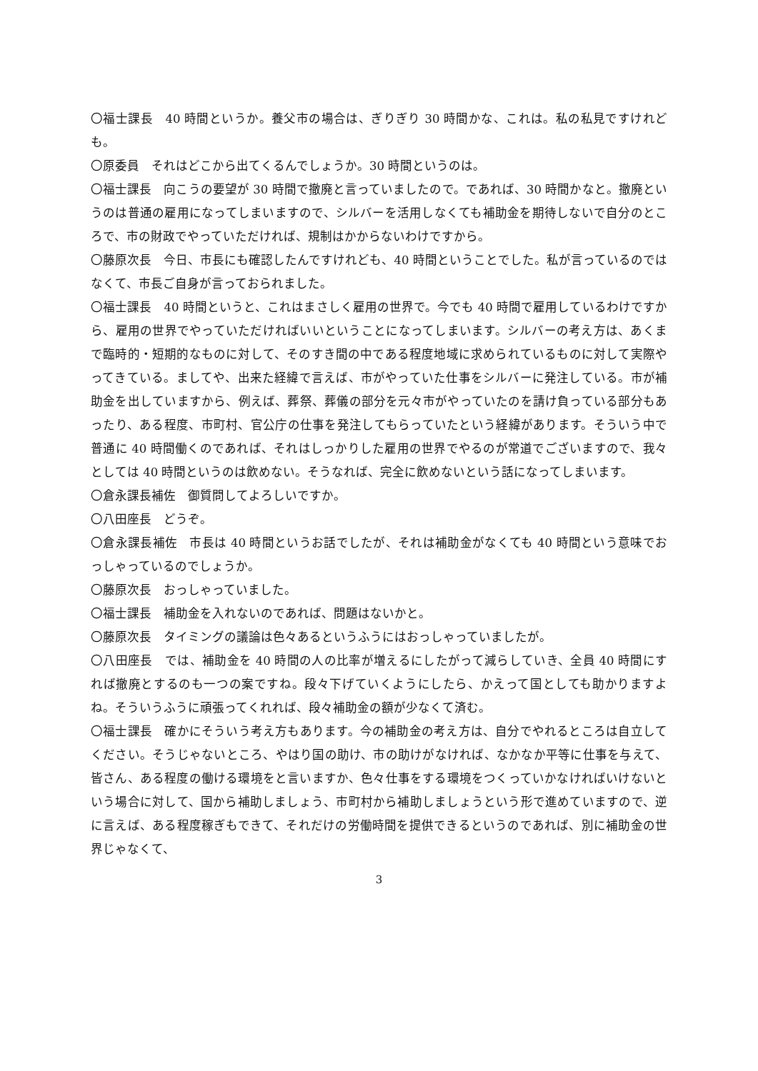〇福士課長　40 時間というか。養父市の場合は、ぎりぎり 30 時間かな、これは。私の私見ですけれども。
〇原委員　それはどこから出てくるんでしょうか。30 時間というのは。
〇福士課長　向こうの要望が 30 時間で撤廃と言っていましたので。であれば、30 時間かなと。撤廃というのは普通の雇用になってしまいますので、シルバーを活用しなくても補助金を期待しないで自分のところで、市の財政でやっていただければ、規制はかからないわけですから。
〇藤原次長　今日、市長にも確認したんですけれども、40 時間ということでした。私が言っているのではなくて、市長ご自身が言っておられました。
〇福士課長　40 時間というと、これはまさしく雇用の世界で。今でも 40 時間で雇用しているわけですから、雇用の世界でやっていただければいいということになってしまいます。シルバーの考え方は、あくまで臨時的・短期的なものに対して、そのすき間の中である程度地域に求められているものに対して実際やってきている。ましてや、出来た経緯で言えば、市がやっていた仕事をシルバーに発注している。市が補助金を出していますから、例えば、葬祭、葬儀の部分を元々市がやっていたのを請け負っている部分もあったり、ある程度、市町村、官公庁の仕事を発注してもらっていたという経緯があります。そういう中で普通に 40 時間働くのであれば、それはしっかりした雇用の世界でやるのが常道でございますので、我々としては 40 時間というのは飲めない。そうなれば、完全に飲めないという話になってしまいます。
〇倉永課長補佐　御質問してよろしいですか。
〇八田座長　どうぞ。
〇倉永課長補佐　市長は 40 時間というお話でしたが、それは補助金がなくても 40 時間という意味でおっしゃっているのでしょうか。
〇藤原次長　おっしゃっていました。
〇福士課長　補助金を入れないのであれば、問題はないかと。
〇藤原次長　タイミングの議論は色々あるというふうにはおっしゃっていましたが。
〇八田座長　では、補助金を 40 時間の人の比率が増えるにしたがって減らしていき、全員 40 時間にすれば撤廃とするのも一つの案ですね。段々下げていくようにしたら、かえって国としても助かりますよね。そういうふうに頑張ってくれれば、段々補助金の額が少なくて済む。
〇福士課長　確かにそういう考え方もあります。今の補助金の考え方は、自分でやれるところは自立してください。そうじゃないところ、やはり国の助け、市の助けがなければ、なかなか平等に仕事を与えて、皆さん、ある程度の働ける環境をと言いますか、色々仕事をする環境をつくっていかなければいけないという場合に対して、国から補助しましょう、市町村から補助しましょうという形で進めていますので、逆に言えば、ある程度稼ぎもできて、それだけの労働時間を提供できるというのであれば、別に補助金の世界じゃなくて、
3